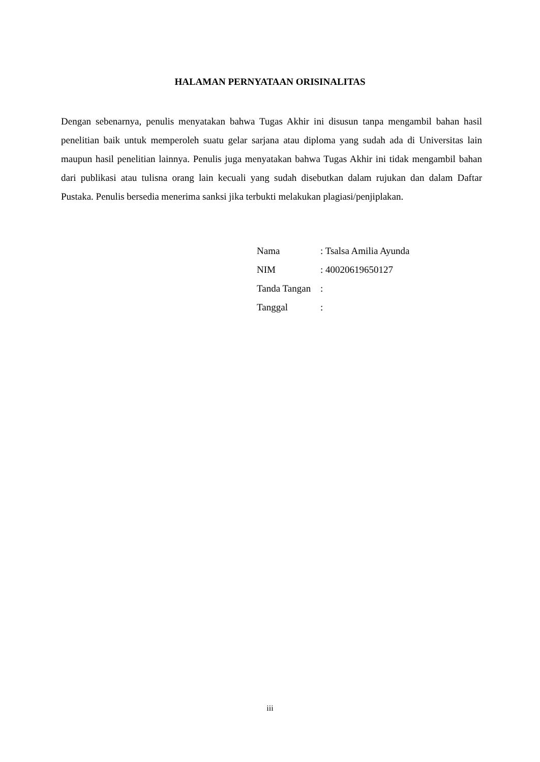HALAMAN PERNYATAAN ORISINALITAS
Dengan sebenarnya, penulis menyatakan bahwa Tugas Akhir ini disusun tanpa mengambil bahan hasil penelitian baik untuk memperoleh suatu gelar sarjana atau diploma yang sudah ada di Universitas lain maupun hasil penelitian lainnya. Penulis juga menyatakan bahwa Tugas Akhir ini tidak mengambil bahan dari publikasi atau tulisna orang lain kecuali yang sudah disebutkan dalam rujukan dan dalam Daftar Pustaka. Penulis bersedia menerima sanksi jika terbukti melakukan plagiasi/penjiplakan.
Nama : Tsalsa Amilia Ayunda
NIM : 40020619650127
Tanda Tangan :
Tanggal :
iii